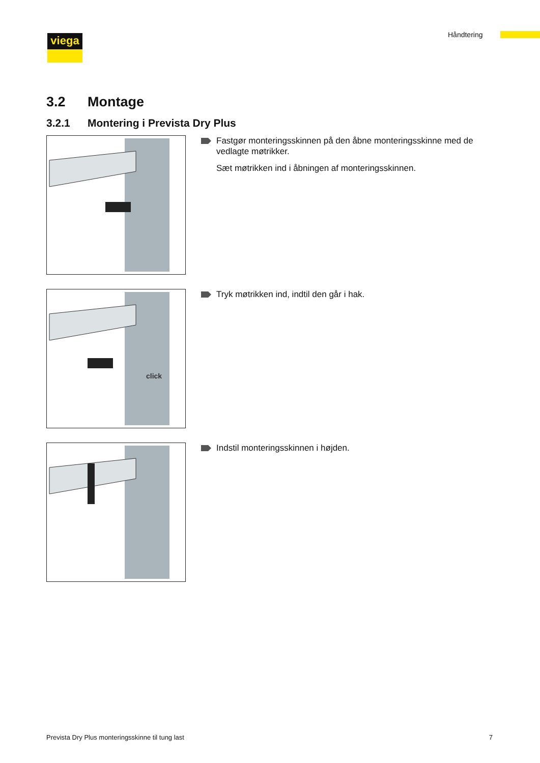viega Håndtering
3.2 Montage
3.2.1 Montering i Prevista Dry Plus
Fastgør monteringsskinnen på den åbne monteringsskinne med de vedlagte møtrikker.
Sæt møtrikken ind i åbningen af monteringsskinnen.
click
Tryk møtrikken ind, indtil den går i hak.
Indstil monteringsskinnen i højden.
Prevista Dry Plus monteringsskinne til tung last 7